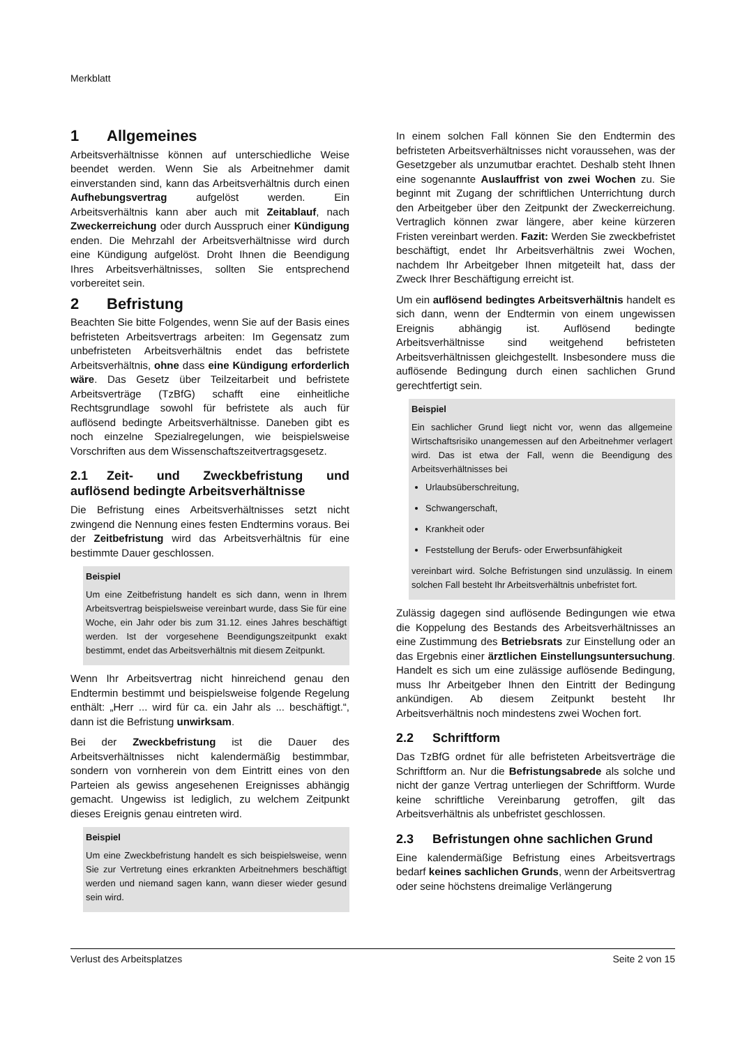Merkblatt
1 Allgemeines
Arbeitsverhältnisse können auf unterschiedliche Weise beendet werden. Wenn Sie als Arbeitnehmer damit einverstanden sind, kann das Arbeitsverhältnis durch einen Aufhebungsvertrag aufgelöst werden. Ein Arbeitsverhältnis kann aber auch mit Zeitablauf, nach Zweckerreichung oder durch Ausspruch einer Kündigung enden. Die Mehrzahl der Arbeitsverhältnisse wird durch eine Kündigung aufgelöst. Droht Ihnen die Beendigung Ihres Arbeitsverhältnisses, sollten Sie entsprechend vorbereitet sein.
2 Befristung
Beachten Sie bitte Folgendes, wenn Sie auf der Basis eines befristeten Arbeitsvertrags arbeiten: Im Gegensatz zum unbefristeten Arbeitsverhältnis endet das befristete Arbeitsverhältnis, ohne dass eine Kündigung erforderlich wäre. Das Gesetz über Teilzeitarbeit und befristete Arbeitsverträge (TzBfG) schafft eine einheitliche Rechtsgrundlage sowohl für befristete als auch für auflösend bedingte Arbeitsverhältnisse. Daneben gibt es noch einzelne Spezialregelungen, wie beispielsweise Vorschriften aus dem Wissenschaftszeitvertragsgesetz.
2.1 Zeit- und Zweckbefristung und auflösend bedingte Arbeitsverhältnisse
Die Befristung eines Arbeitsverhältnisses setzt nicht zwingend die Nennung eines festen Endtermins voraus. Bei der Zeitbefristung wird das Arbeitsverhältnis für eine bestimmte Dauer geschlossen.
Beispiel
Um eine Zeitbefristung handelt es sich dann, wenn in Ihrem Arbeitsvertrag beispielsweise vereinbart wurde, dass Sie für eine Woche, ein Jahr oder bis zum 31.12. eines Jahres beschäftigt werden. Ist der vorgesehene Beendigungszeitpunkt exakt bestimmt, endet das Arbeitsverhältnis mit diesem Zeitpunkt.
Wenn Ihr Arbeitsvertrag nicht hinreichend genau den Endtermin bestimmt und beispielsweise folgende Regelung enthält: „Herr ... wird für ca. ein Jahr als ... beschäftigt.“, dann ist die Befristung unwirksam.
Bei der Zweckbefristung ist die Dauer des Arbeitsverhältnisses nicht kalendermäßig bestimmbar, sondern von vornherein von dem Eintritt eines von den Parteien als gewiss angesehenen Ereignisses abhängig gemacht. Ungewiss ist lediglich, zu welchem Zeitpunkt dieses Ereignis genau eintreten wird.
Beispiel
Um eine Zweckbefristung handelt es sich beispielsweise, wenn Sie zur Vertretung eines erkrankten Arbeitnehmers beschäftigt werden und niemand sagen kann, wann dieser wieder gesund sein wird.
In einem solchen Fall können Sie den Endtermin des befristeten Arbeitsverhältnisses nicht voraussehen, was der Gesetzgeber als unzumutbar erachtet. Deshalb steht Ihnen eine sogenannte Auslauffrist von zwei Wochen zu. Sie beginnt mit Zugang der schriftlichen Unterrichtung durch den Arbeitgeber über den Zeitpunkt der Zweckerreichung. Vertraglich können zwar längere, aber keine kürzeren Fristen vereinbart werden. Fazit: Werden Sie zweckbefristet beschäftigt, endet Ihr Arbeitsverhältnis zwei Wochen, nachdem Ihr Arbeitgeber Ihnen mitgeteilt hat, dass der Zweck Ihrer Beschäftigung erreicht ist.
Um ein auflösend bedingtes Arbeitsverhältnis handelt es sich dann, wenn der Endtermin von einem ungewissen Ereignis abhängig ist. Auflösend bedingte Arbeitsverhältnisse sind weitgehend befristeten Arbeitsverhältnissen gleichgestellt. Insbesondere muss die auflösende Bedingung durch einen sachlichen Grund gerechtfertigt sein.
Beispiel
Ein sachlicher Grund liegt nicht vor, wenn das allgemeine Wirtschaftsrisiko unangemessen auf den Arbeitnehmer verlagert wird. Das ist etwa der Fall, wenn die Beendigung des Arbeitsverhältnisses bei
Urlaubsüberschreitung,
Schwangerschaft,
Krankheit oder
Feststellung der Berufs- oder Erwerbsunfähigkeit
vereinbart wird. Solche Befristungen sind unzulässig. In einem solchen Fall besteht Ihr Arbeitsverhältnis unbefristet fort.
Zulässig dagegen sind auflösende Bedingungen wie etwa die Koppelung des Bestands des Arbeitsverhältnisses an eine Zustimmung des Betriebsrats zur Einstellung oder an das Ergebnis einer ärztlichen Einstellungsuntersuchung. Handelt es sich um eine zulässige auflösende Bedingung, muss Ihr Arbeitgeber Ihnen den Eintritt der Bedingung ankündigen. Ab diesem Zeitpunkt besteht Ihr Arbeitsverhältnis noch mindestens zwei Wochen fort.
2.2 Schriftform
Das TzBfG ordnet für alle befristeten Arbeitsverträge die Schriftform an. Nur die Befristungsabrede als solche und nicht der ganze Vertrag unterliegen der Schriftform. Wurde keine schriftliche Vereinbarung getroffen, gilt das Arbeitsverhältnis als unbefristet geschlossen.
2.3 Befristungen ohne sachlichen Grund
Eine kalendermäßige Befristung eines Arbeitsvertrags bedarf keines sachlichen Grunds, wenn der Arbeitsvertrag oder seine höchstens dreimalige Verlängerung
Verlust des Arbeitsplatzes Seite 2 von 15